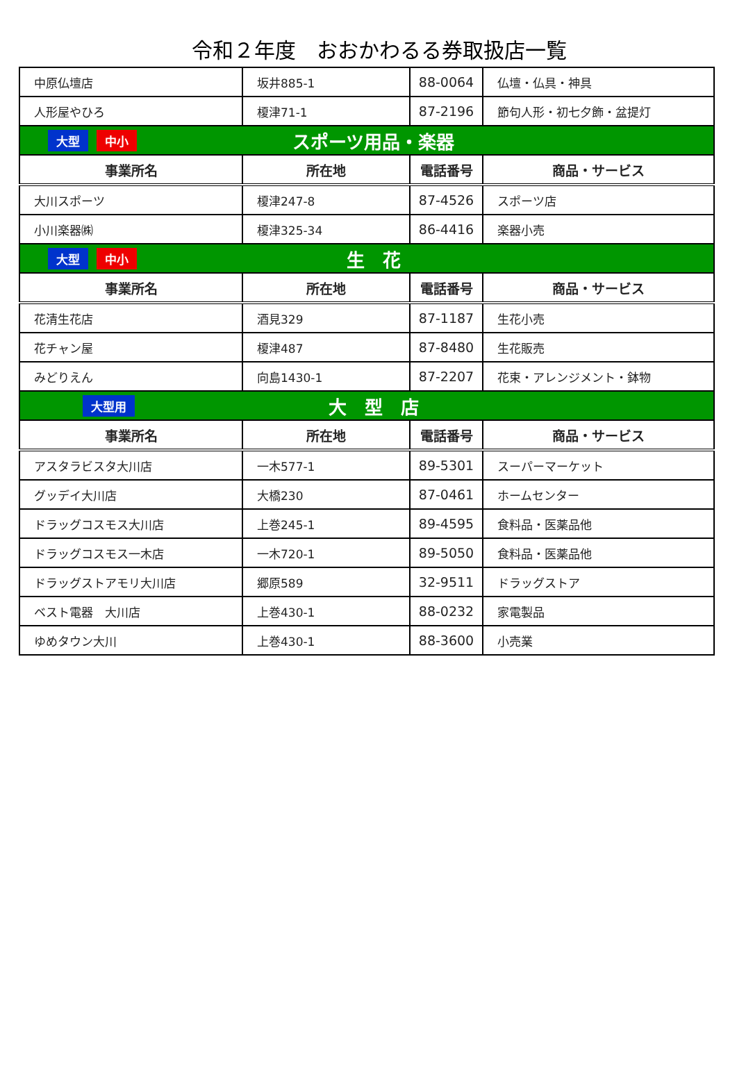令和２年度　おおかわるる券取扱店一覧
| 中原仏壇店 | 坂井885-1 | 88-0064 | 仏壇・仏具・神具 |
| 人形屋やひろ | 榎津71-1 | 87-2196 | 節句人形・初七夕飾・盆提灯 |
| 大型 中小 スポーツ用品・楽器 | | | |
| 事業所名 | 所在地 | 電話番号 | 商品・サービス |
| 大川スポーツ | 榎津247-8 | 87-4526 | スポーツ店 |
| 小川楽器㈱ | 榎津325-34 | 86-4416 | 楽器小売 |
| 大型 中小 生 花 | | | |
| 事業所名 | 所在地 | 電話番号 | 商品・サービス |
| 花清生花店 | 酒見329 | 87-1187 | 生花小売 |
| 花チャン屋 | 榎津487 | 87-8480 | 生花販売 |
| みどりえん | 向島1430-1 | 87-2207 | 花束・アレンジメント・鉢物 |
| 大型用 大 型 店 | | | |
| 事業所名 | 所在地 | 電話番号 | 商品・サービス |
| アスタラビスタ大川店 | 一木577-1 | 89-5301 | スーパーマーケット |
| グッデイ大川店 | 大橋230 | 87-0461 | ホームセンター |
| ドラッグコスモス大川店 | 上巻245-1 | 89-4595 | 食料品・医薬品他 |
| ドラッグコスモス一木店 | 一木720-1 | 89-5050 | 食料品・医薬品他 |
| ドラッグストアモリ大川店 | 郷原589 | 32-9511 | ドラッグストア |
| ベスト電器 大川店 | 上巻430-1 | 88-0232 | 家電製品 |
| ゆめタウン大川 | 上巻430-1 | 88-3600 | 小売業 |